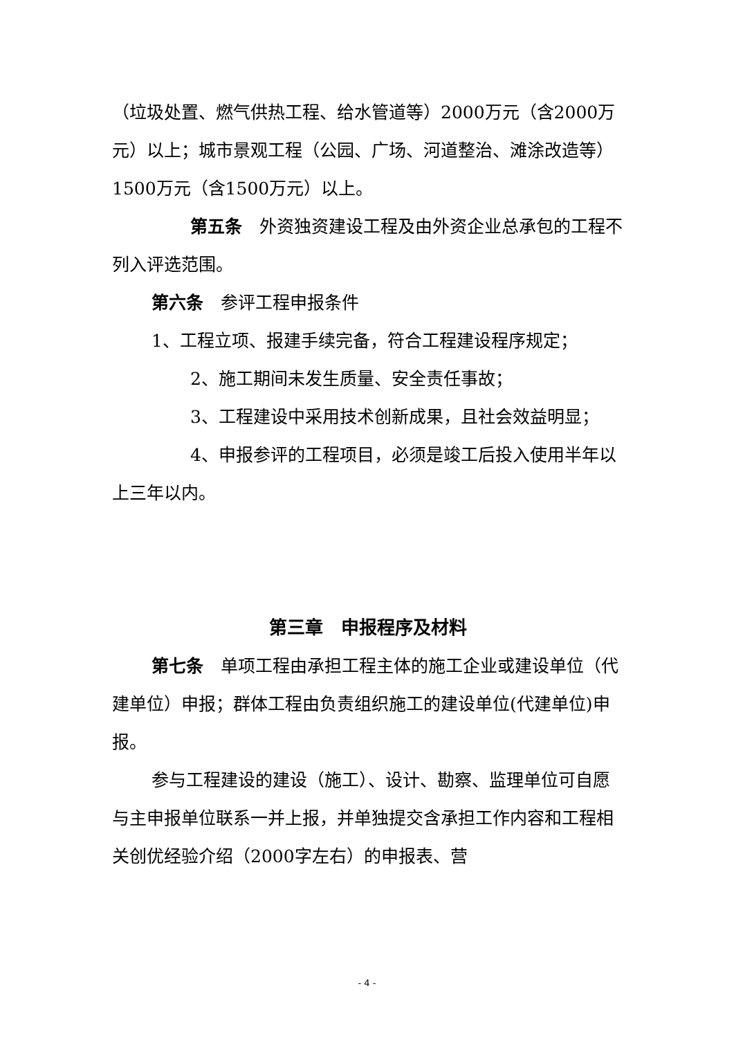（垃圾处置、燃气供热工程、给水管道等）2000万元（含2000万元）以上；城市景观工程（公园、广场、河道整治、滩涂改造等）1500万元（含1500万元）以上。
第五条　外资独资建设工程及由外资企业总承包的工程不列入评选范围。
第六条　参评工程申报条件
1、工程立项、报建手续完备，符合工程建设程序规定；
2、施工期间未发生质量、安全责任事故；
3、工程建设中采用技术创新成果，且社会效益明显；
4、申报参评的工程项目，必须是竣工后投入使用半年以上三年以内。
第三章　申报程序及材料
第七条　单项工程由承担工程主体的施工企业或建设单位（代建单位）申报；群体工程由负责组织施工的建设单位(代建单位)申报。
参与工程建设的建设（施工）、设计、勘察、监理单位可自愿与主申报单位联系一并上报，并单独提交含承担工作内容和工程相关创优经验介绍（2000字左右）的申报表、营
- 4 -